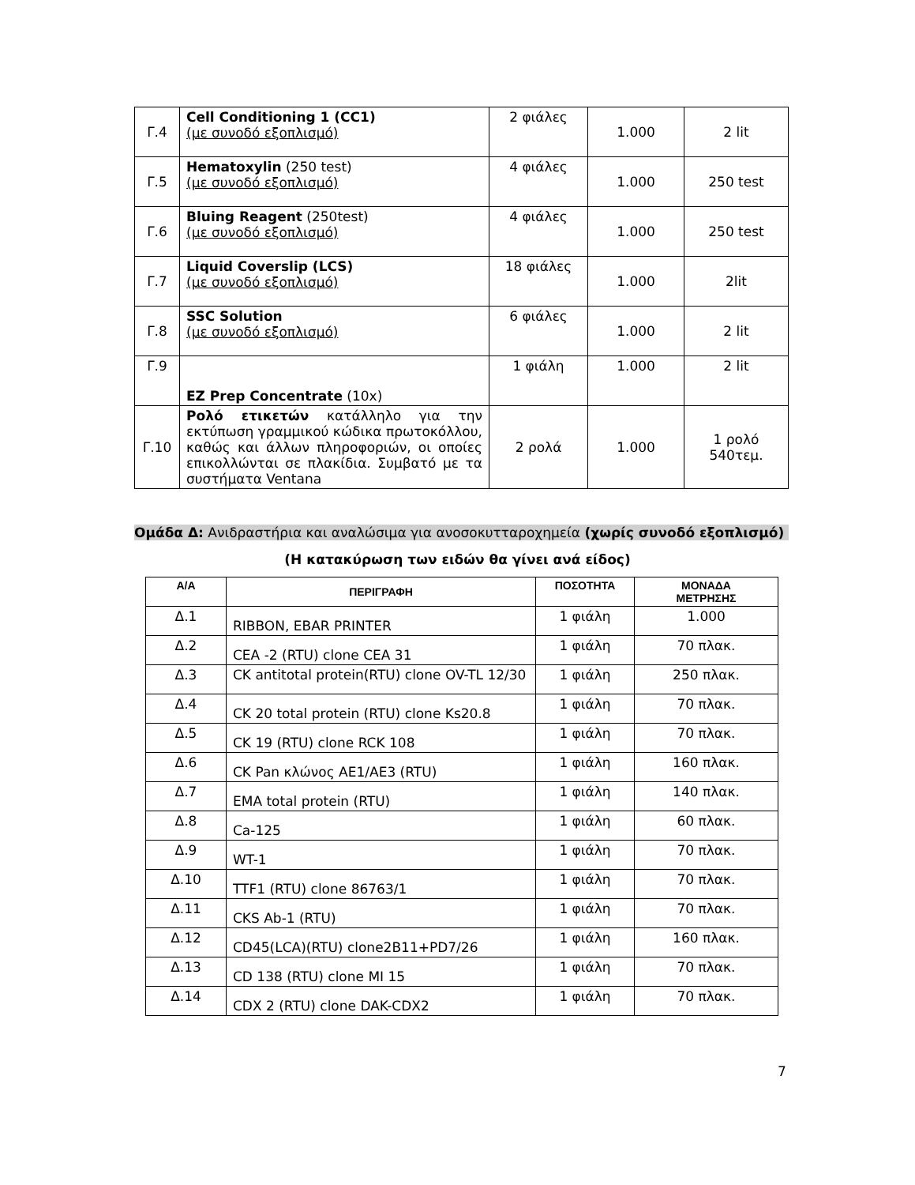| Γ.4 | Cell Conditioning 1 (CC1) (με συνοδό εξοπλισμό) | 2 φιάλες | 1.000 | 2 lit |
| Γ.5 | Hematoxylin (250 test) (με συνοδό εξοπλισμό) | 4 φιάλες | 1.000 | 250 test |
| Γ.6 | Bluing Reagent (250test) (με συνοδό εξοπλισμό) | 4 φιάλες | 1.000 | 250 test |
| Γ.7 | Liquid Coverslip (LCS) (με συνοδό εξοπλισμό) | 18 φιάλες | 1.000 | 2lit |
| Γ.8 | SSC Solution (με συνοδό εξοπλισμό) | 6 φιάλες | 1.000 | 2 lit |
| Γ.9 | EZ Prep Concentrate (10x) | 1 φιάλη | 1.000 | 2 lit |
| Γ.10 | Ρολό ετικετών κατάλληλο για την εκτύπωση γραμμικού κώδικα πρωτοκόλλου, καθώς και άλλων πληροφοριών, οι οποίες επικολλώνται σε πλακίδια. Συμβατό με τα συστήματα Ventana | 2 ρολά | 1.000 | 1 ρολό 540τεμ. |
Ομάδα Δ: Ανιδραστήρια και αναλώσιμα για ανοσοκυτταροχημεία (χωρίς συνοδό εξοπλισμό)
(Η κατακύρωση των ειδών θα γίνει ανά είδος)
| Α/Α | ΠΕΡΙΓΡΑΦΗ | ΠΟΣΟΤΗΤΑ | ΜΟΝΑΔΑ ΜΕΤΡΗΣΗΣ |
| --- | --- | --- | --- |
| Δ.1 | RIBBON, EBAR PRINTER | 1 φιάλη | 1.000 |
| Δ.2 | CEA -2 (RTU) clone CEA 31 | 1 φιάλη | 70 πλακ. |
| Δ.3 | CK antitotal protein(RTU) clone OV-TL 12/30 | 1 φιάλη | 250 πλακ. |
| Δ.4 | CK 20 total protein (RTU) clone Ks20.8 | 1 φιάλη | 70 πλακ. |
| Δ.5 | CK 19 (RTU) clone RCK 108 | 1 φιάλη | 70 πλακ. |
| Δ.6 | CK Pan κλώνος AE1/AE3 (RTU) | 1 φιάλη | 160 πλακ. |
| Δ.7 | EMA total protein (RTU) | 1 φιάλη | 140 πλακ. |
| Δ.8 | Ca-125 | 1 φιάλη | 60 πλακ. |
| Δ.9 | WT-1 | 1 φιάλη | 70 πλακ. |
| Δ.10 | TTF1 (RTU) clone 86763/1 | 1 φιάλη | 70 πλακ. |
| Δ.11 | CKS Ab-1 (RTU) | 1 φιάλη | 70 πλακ. |
| Δ.12 | CD45(LCA)(RTU) clone2B11+PD7/26 | 1 φιάλη | 160 πλακ. |
| Δ.13 | CD 138 (RTU) clone MI 15 | 1 φιάλη | 70 πλακ. |
| Δ.14 | CDX 2 (RTU) clone DAK-CDX2 | 1 φιάλη | 70 πλακ. |
7